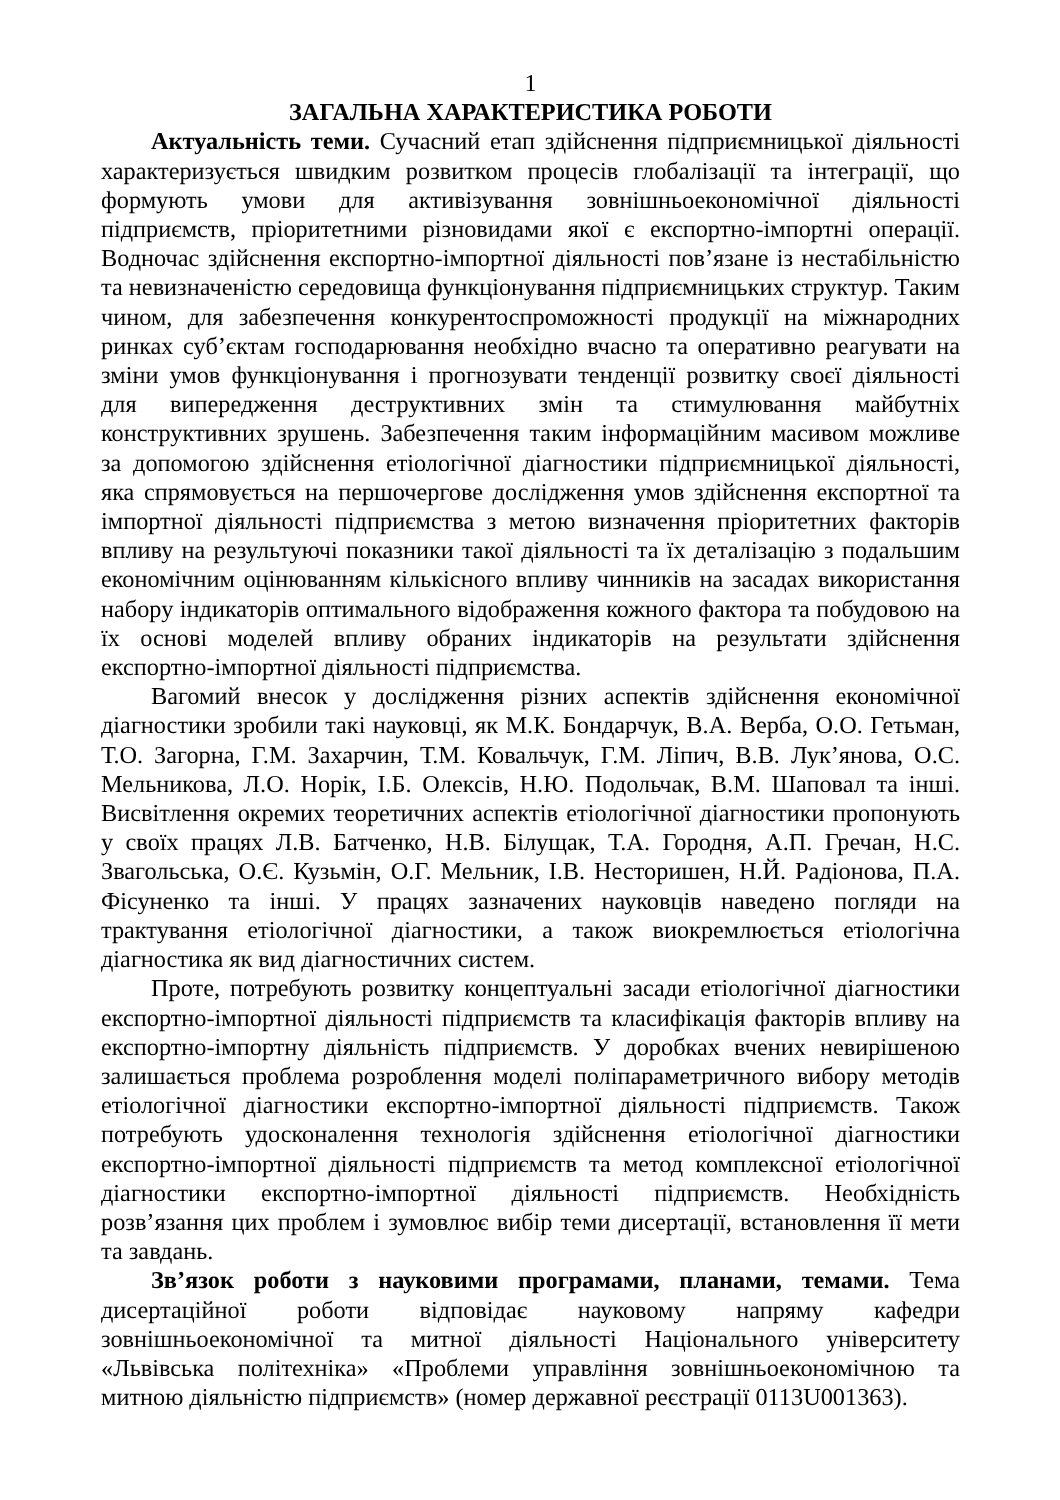1
ЗАГАЛЬНА ХАРАКТЕРИСТИКА РОБОТИ
Актуальність теми. Сучасний етап здійснення підприємницької діяльності характеризується швидким розвитком процесів глобалізації та інтеграції, що формують умови для активізування зовнішньоекономічної діяльності підприємств, пріоритетними різновидами якої є експортно-імпортні операції. Водночас здійснення експортно-імпортної діяльності пов’язане із нестабільністю та невизначеністю середовища функціонування підприємницьких структур. Таким чином, для забезпечення конкурентоспроможності продукції на міжнародних ринках суб’єктам господарювання необхідно вчасно та оперативно реагувати на зміни умов функціонування і прогнозувати тенденції розвитку своєї діяльності для випередження деструктивних змін та стимулювання майбутніх конструктивних зрушень. Забезпечення таким інформаційним масивом можливе за допомогою здійснення етіологічної діагностики підприємницької діяльності, яка спрямовується на першочергове дослідження умов здійснення експортної та імпортної діяльності підприємства з метою визначення пріоритетних факторів впливу на результуючі показники такої діяльності та їх деталізацію з подальшим економічним оцінюванням кількісного впливу чинників на засадах використання набору індикаторів оптимального відображення кожного фактора та побудовою на їх основі моделей впливу обраних індикаторів на результати здійснення експортно-імпортної діяльності підприємства.
Вагомий внесок у дослідження різних аспектів здійснення економічної діагностики зробили такі науковці, як М.К. Бондарчук, В.А. Верба, О.О. Гетьман, Т.О. Загорна, Г.М. Захарчин, Т.М. Ковальчук, Г.М. Ліпич, В.В. Лук’янова, О.С. Мельникова, Л.О. Норік, І.Б. Олексів, Н.Ю. Подольчак, В.М. Шаповал та інші. Висвітлення окремих теоретичних аспектів етіологічної діагностики пропонують у своїх працях Л.В. Батченко, Н.В. Білущак, Т.А. Городня, А.П. Гречан, Н.С. Звагольська, О.Є. Кузьмін, О.Г. Мельник, І.В. Несторишен, Н.Й. Радіонова, П.А. Фісуненко та інші. У працях зазначених науковців наведено погляди на трактування етіологічної діагностики, а також виокремлюється етіологічна діагностика як вид діагностичних систем.
Проте, потребують розвитку концептуальні засади етіологічної діагностики експортно-імпортної діяльності підприємств та класифікація факторів впливу на експортно-імпортну діяльність підприємств. У доробках вчених невирішеною залишається проблема розроблення моделі поліпараметричного вибору методів етіологічної діагностики експортно-імпортної діяльності підприємств. Також потребують удосконалення технологія здійснення етіологічної діагностики експортно-імпортної діяльності підприємств та метод комплексної етіологічної діагностики експортно-імпортної діяльності підприємств. Необхідність розв’язання цих проблем і зумовлює вибір теми дисертації, встановлення її мети та завдань.
Зв’язок роботи з науковими програмами, планами, темами. Тема дисертаційної роботи відповідає науковому напряму кафедри зовнішньоекономічної та митної діяльності Національного університету «Львівська політехніка» «Проблеми управління зовнішньоекономічною та митною діяльністю підприємств» (номер державної реєстрації 0113U001363).